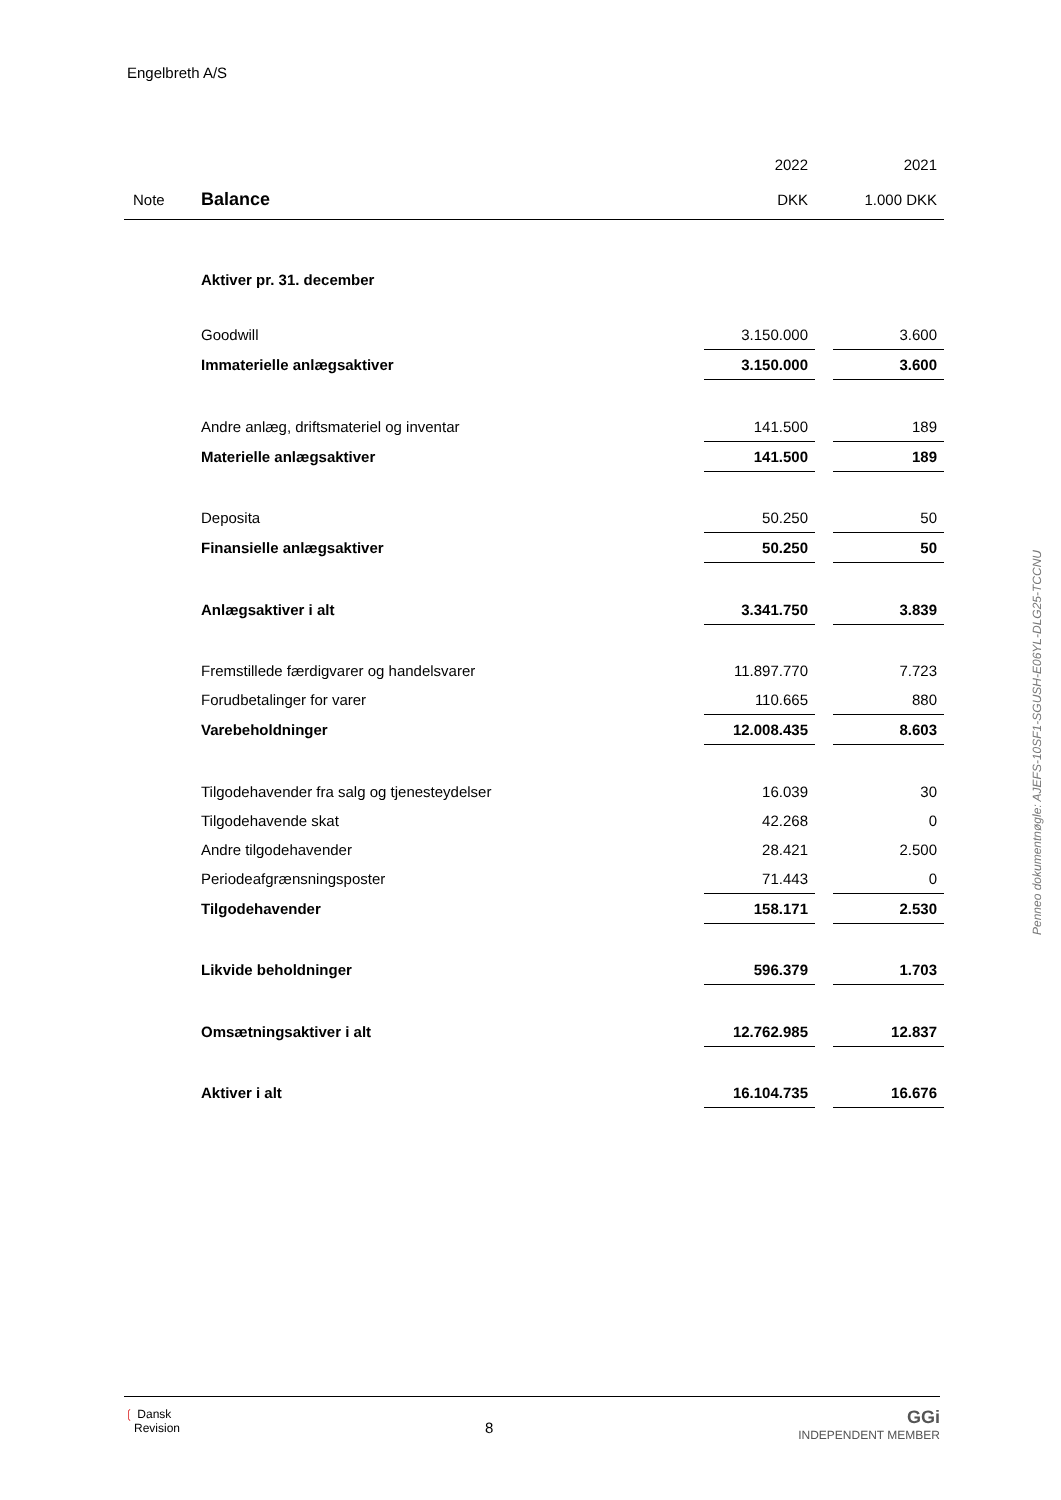Engelbreth A/S
| | | 2022 | | 2021 |
| Note | Balance | DKK | | 1.000 DKK |
| | Aktiver pr. 31. december | | | |
| | Goodwill | 3.150.000 | | 3.600 |
| | Immaterielle anlægsaktiver | 3.150.000 | | 3.600 |
| | Andre anlæg, driftsmateriel og inventar | 141.500 | | 189 |
| | Materielle anlægsaktiver | 141.500 | | 189 |
| | Deposita | 50.250 | | 50 |
| | Finansielle anlægsaktiver | 50.250 | | 50 |
| | Anlægsaktiver i alt | 3.341.750 | | 3.839 |
| | Fremstillede færdigvarer og handelsvarer | 11.897.770 | | 7.723 |
| | Forudbetalinger for varer | 110.665 | | 880 |
| | Varebeholdninger | 12.008.435 | | 8.603 |
| | Tilgodehavender fra salg og tjenesteydelser | 16.039 | | 30 |
| | Tilgodehavende skat | 42.268 | | 0 |
| | Andre tilgodehavender | 28.421 | | 2.500 |
| | Periodeafgrænsningsposter | 71.443 | | 0 |
| | Tilgodehavender | 158.171 | | 2.530 |
| | Likvide beholdninger | 596.379 | | 1.703 |
| | Omsætningsaktiver i alt | 12.762.985 | | 12.837 |
| | Aktiver i alt | 16.104.735 | | 16.676 |
Penneo dokumentnøgle: AJEFS-10SF1-SGUSH-E06YL-DLG25-TCCNU
❲ Dansk
Revision
8
GGi
INDEPENDENT MEMBER